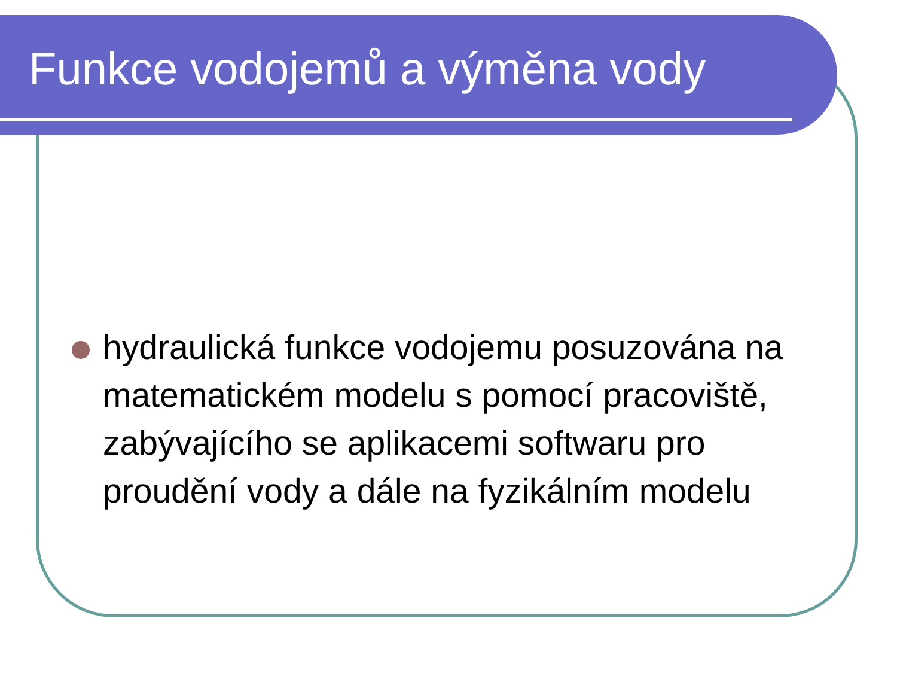Funkce vodojemů a výměna vody
hydraulická funkce vodojemu posuzována na matematickém modelu s pomocí pracoviště, zabývajícího se aplikacemi softwaru pro proudění vody a dále na fyzikálním modelu